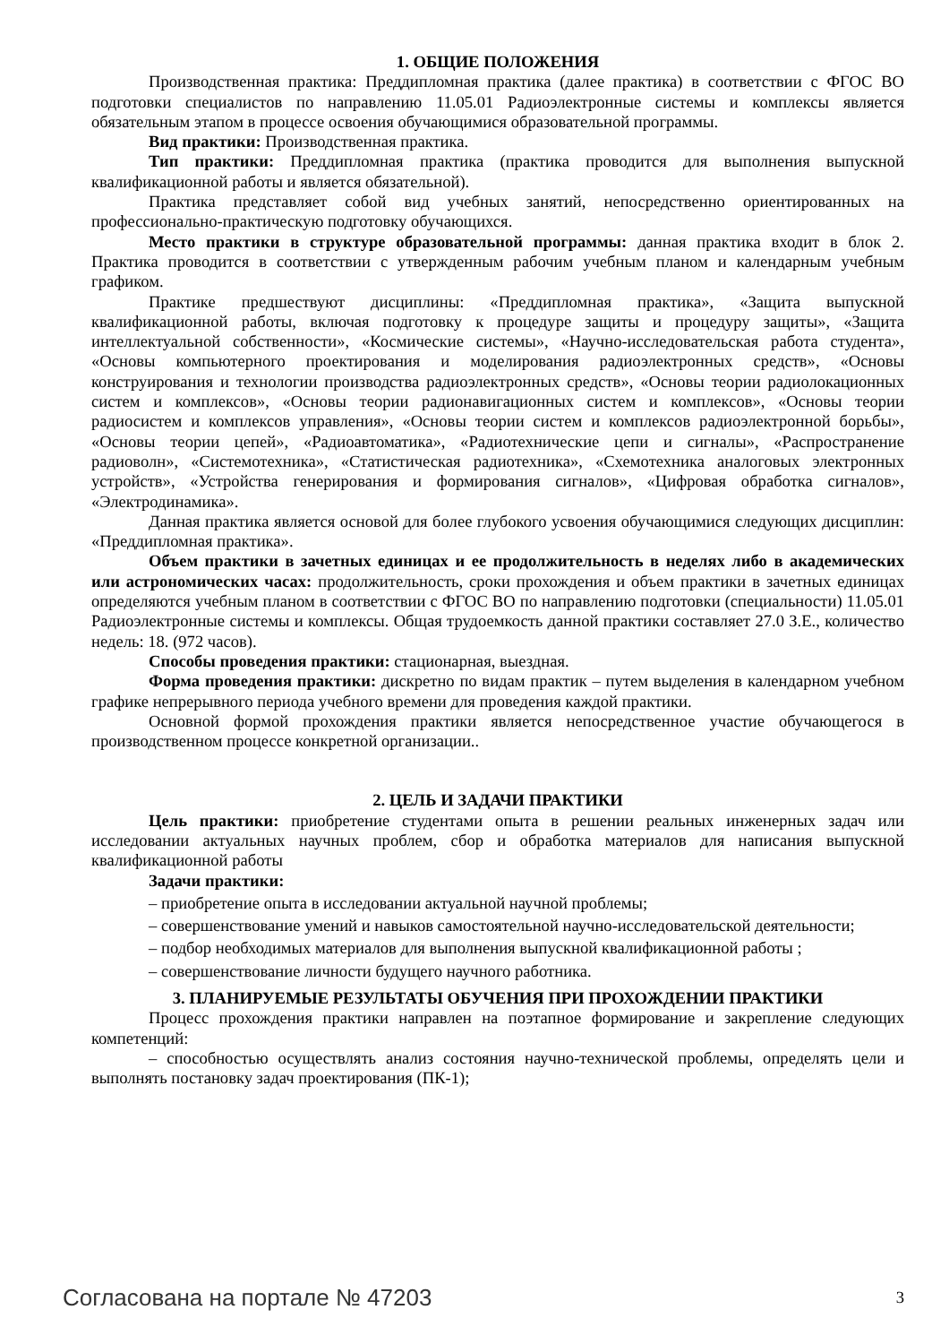1. ОБЩИЕ ПОЛОЖЕНИЯ
Производственная практика: Преддипломная практика (далее практика) в соответствии с ФГОС ВО подготовки специалистов по направлению 11.05.01 Радиоэлектронные системы и комплексы является обязательным этапом в процессе освоения обучающимися образовательной программы.
Вид практики: Производственная практика.
Тип практики: Преддипломная практика (практика проводится для выполнения выпускной квалификационной работы и является обязательной).
Практика представляет собой вид учебных занятий, непосредственно ориентированных на профессионально-практическую подготовку обучающихся.
Место практики в структуре образовательной программы: данная практика входит в блок 2. Практика проводится в соответствии с утвержденным рабочим учебным планом и календарным учебным графиком.
Практике предшествуют дисциплины: «Преддипломная практика», «Защита выпускной квалификационной работы, включая подготовку к процедуре защиты и процедуру защиты», «Защита интеллектуальной собственности», «Космические системы», «Научно-исследовательская работа студента», «Основы компьютерного проектирования и моделирования радиоэлектронных средств», «Основы конструирования и технологии производства радиоэлектронных средств», «Основы теории радиолокационных систем и комплексов», «Основы теории радионавигационных систем и комплексов», «Основы теории радиосистем и комплексов управления», «Основы теории систем и комплексов радиоэлектронной борьбы», «Основы теории цепей», «Радиоавтоматика», «Радиотехнические цепи и сигналы», «Распространение радиоволн», «Системотехника», «Статистическая радиотехника», «Схемотехника аналоговых электронных устройств», «Устройства генерирования и формирования сигналов», «Цифровая обработка сигналов», «Электродинамика».
Данная практика является основой для более глубокого усвоения обучающимися следующих дисциплин: «Преддипломная практика».
Объем практики в зачетных единицах и ее продолжительность в неделях либо в академических или астрономических часах: продолжительность, сроки прохождения и объем практики в зачетных единицах определяются учебным планом в соответствии с ФГОС ВО по направлению подготовки (специальности) 11.05.01 Радиоэлектронные системы и комплексы. Общая трудоемкость данной практики составляет 27.0 З.Е., количество недель: 18. (972 часов).
Способы проведения практики: стационарная, выездная.
Форма проведения практики: дискретно по видам практик – путем выделения в календарном учебном графике непрерывного периода учебного времени для проведения каждой практики.
Основной формой прохождения практики является непосредственное участие обучающегося в производственном процессе конкретной организации..
2. ЦЕЛЬ И ЗАДАЧИ ПРАКТИКИ
Цель практики: приобретение студентами опыта в решении реальных инженерных задач или исследовании актуальных научных проблем, сбор и обработка материалов для написания выпускной квалификационной работы
Задачи практики:
– приобретение опыта в исследовании актуальной научной проблемы;
– совершенствование умений и навыков самостоятельной научно-исследовательской деятельности;
– подбор необходимых материалов для выполнения выпускной квалификационной работы ;
– совершенствование личности будущего научного работника.
3. ПЛАНИРУЕМЫЕ РЕЗУЛЬТАТЫ ОБУЧЕНИЯ ПРИ ПРОХОЖДЕНИИ ПРАКТИКИ
Процесс прохождения практики направлен на поэтапное формирование и закрепление следующих компетенций:
– способностью осуществлять анализ состояния научно-технической проблемы, определять цели и выполнять постановку задач проектирования (ПК-1);
Согласована на портале № 47203 3